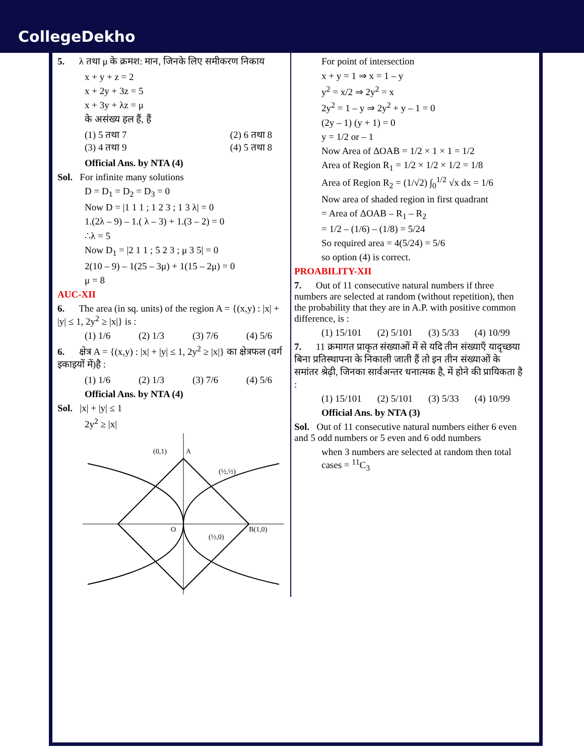CollegeDekho
5. λ तथा μ के क्रमश: मान, जिनके लिए समीकरण निकाय
x + y + z = 2
x + 2y + 3z = 5
x + 3y + λz = μ
के असंख्य हल हैं, हैं
(1) 5 तथा 7 (2) 6 तथा 8
(3) 4 तथा 9 (4) 5 तथा 8
Official Ans. by NTA (4)
Sol. For infinite many solutions
D = D<sub>1</sub> = D<sub>2</sub> = D<sub>3</sub> = 0
Now D = |1 1 1 ; 1 2 3 ; 1 3 λ| = 0
1.(2λ – 9) – 1.( λ – 3) + 1.(3 – 2) = 0
∴λ = 5
Now D<sub>1</sub> = |2 1 1 ; 5 2 3 ; μ 3 5| = 0
2(10 – 9) – 1(25 – 3μ) + 1(15 – 2μ) = 0
μ = 8
AUC-XII
6. The area (in sq. units) of the region A = {(x,y) : |x| + |y| ≤ 1, 2y<sup>2</sup> ≥ |x|} is :
(1) 1/6 (2) 1/3 (3) 7/6 (4) 5/6
6. क्षेत्र A = {(x,y) : |x| + |y| ≤ 1, 2y<sup>2</sup> ≥ |x|} का क्षेत्रफल (वर्ग इकाइयों में)है :
(1) 1/6 (2) 1/3 (3) 7/6 (4) 5/6
Official Ans. by NTA (4)
Sol. |x| + |y| ≤ 1
2y<sup>2</sup> ≥ |x|
(0,1)
A
(½,½)
O
(½,0)
B(1,0)
For point of intersection
x + y = 1 ⇒ x = 1 – y
y<sup>2</sup> = x/2 ⇒ 2y<sup>2</sup> = x
2y<sup>2</sup> = 1 – y ⇒ 2y<sup>2</sup> + y – 1 = 0
(2y – 1) (y + 1) = 0
y = 1/2 or – 1
Now Area of ΔOAB = 1/2 × 1 × 1 = 1/2
Area of Region R<sub>1</sub> = 1/2 × 1/2 × 1/2 = 1/8
Area of Region R<sub>2</sub> = (1/√2) ∫<sub>0</sub><sup>1/2</sup> √x dx = 1/6
Now area of shaded region in first quadrant
= Area of ΔOAB – R<sub>1</sub> – R<sub>2</sub>
= 1/2 – (1/6) – (1/8) = 5/24
So required area = 4(5/24) = 5/6
so option (4) is correct.
PROABILITY-XII
7. Out of 11 consecutive natural numbers if three numbers are selected at random (without repetition), then the probability that they are in A.P. with positive common difference, is :
(1) 15/101 (2) 5/101 (3) 5/33 (4) 10/99
7. 11 क्रमागत प्राकृत संख्याओं में से यदि तीन संख्याएँ यादृच्छया बिना प्रतिस्थापना के निकाली जाती हैं तो इन तीन संख्याओं के समांतर श्रेढ़ी, जिनका सार्वअन्तर धनात्मक है, में होने की प्रायिकता है :
(1) 15/101 (2) 5/101 (3) 5/33 (4) 10/99
Official Ans. by NTA (3)
Sol. Out of 11 consecutive natural numbers either 6 even and 5 odd numbers or 5 even and 6 odd numbers
when 3 numbers are selected at random then total cases = <sup>11</sup>C<sub>3</sub>